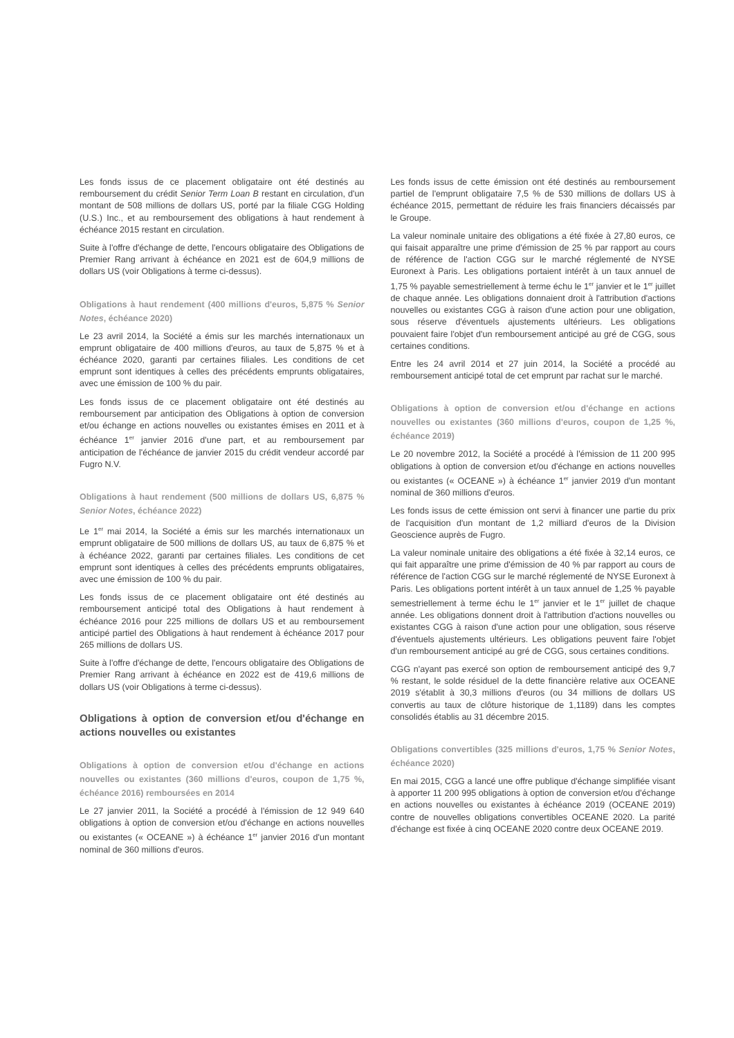Les fonds issus de ce placement obligataire ont été destinés au remboursement du crédit Senior Term Loan B restant en circulation, d'un montant de 508 millions de dollars US, porté par la filiale CGG Holding (U.S.) Inc., et au remboursement des obligations à haut rendement à échéance 2015 restant en circulation.
Suite à l'offre d'échange de dette, l'encours obligataire des Obligations de Premier Rang arrivant à échéance en 2021 est de 604,9 millions de dollars US (voir Obligations à terme ci-dessus).
Obligations à haut rendement (400 millions d'euros, 5,875 % Senior Notes, échéance 2020)
Le 23 avril 2014, la Société a émis sur les marchés internationaux un emprunt obligataire de 400 millions d'euros, au taux de 5,875 % et à échéance 2020, garanti par certaines filiales. Les conditions de cet emprunt sont identiques à celles des précédents emprunts obligataires, avec une émission de 100 % du pair.
Les fonds issus de ce placement obligataire ont été destinés au remboursement par anticipation des Obligations à option de conversion et/ou échange en actions nouvelles ou existantes émises en 2011 et à échéance 1<sup>er</sup> janvier 2016 d'une part, et au remboursement par anticipation de l'échéance de janvier 2015 du crédit vendeur accordé par Fugro N.V.
Obligations à haut rendement (500 millions de dollars US, 6,875 % Senior Notes, échéance 2022)
Le 1<sup>er</sup> mai 2014, la Société a émis sur les marchés internationaux un emprunt obligataire de 500 millions de dollars US, au taux de 6,875 % et à échéance 2022, garanti par certaines filiales. Les conditions de cet emprunt sont identiques à celles des précédents emprunts obligataires, avec une émission de 100 % du pair.
Les fonds issus de ce placement obligataire ont été destinés au remboursement anticipé total des Obligations à haut rendement à échéance 2016 pour 225 millions de dollars US et au remboursement anticipé partiel des Obligations à haut rendement à échéance 2017 pour 265 millions de dollars US.
Suite à l'offre d'échange de dette, l'encours obligataire des Obligations de Premier Rang arrivant à échéance en 2022 est de 419,6 millions de dollars US (voir Obligations à terme ci-dessus).
Obligations à option de conversion et/ou d'échange en actions nouvelles ou existantes
Obligations à option de conversion et/ou d'échange en actions nouvelles ou existantes (360 millions d'euros, coupon de 1,75 %, échéance 2016) remboursées en 2014
Le 27 janvier 2011, la Société a procédé à l'émission de 12 949 640 obligations à option de conversion et/ou d'échange en actions nouvelles ou existantes (« OCEANE ») à échéance 1<sup>er</sup> janvier 2016 d'un montant nominal de 360 millions d'euros.
Les fonds issus de cette émission ont été destinés au remboursement partiel de l'emprunt obligataire 7,5 % de 530 millions de dollars US à échéance 2015, permettant de réduire les frais financiers décaissés par le Groupe.
La valeur nominale unitaire des obligations a été fixée à 27,80 euros, ce qui faisait apparaître une prime d'émission de 25 % par rapport au cours de référence de l'action CGG sur le marché réglementé de NYSE Euronext à Paris. Les obligations portaient intérêt à un taux annuel de 1,75 % payable semestriellement à terme échu le 1<sup>er</sup> janvier et le 1<sup>er</sup> juillet de chaque année. Les obligations donnaient droit à l'attribution d'actions nouvelles ou existantes CGG à raison d'une action pour une obligation, sous réserve d'éventuels ajustements ultérieurs. Les obligations pouvaient faire l'objet d'un remboursement anticipé au gré de CGG, sous certaines conditions.
Entre les 24 avril 2014 et 27 juin 2014, la Société a procédé au remboursement anticipé total de cet emprunt par rachat sur le marché.
Obligations à option de conversion et/ou d'échange en actions nouvelles ou existantes (360 millions d'euros, coupon de 1,25 %, échéance 2019)
Le 20 novembre 2012, la Société a procédé à l'émission de 11 200 995 obligations à option de conversion et/ou d'échange en actions nouvelles ou existantes (« OCEANE ») à échéance 1<sup>er</sup> janvier 2019 d'un montant nominal de 360 millions d'euros.
Les fonds issus de cette émission ont servi à financer une partie du prix de l'acquisition d'un montant de 1,2 milliard d'euros de la Division Geoscience auprès de Fugro.
La valeur nominale unitaire des obligations a été fixée à 32,14 euros, ce qui fait apparaître une prime d'émission de 40 % par rapport au cours de référence de l'action CGG sur le marché réglementé de NYSE Euronext à Paris. Les obligations portent intérêt à un taux annuel de 1,25 % payable semestriellement à terme échu le 1<sup>er</sup> janvier et le 1<sup>er</sup> juillet de chaque année. Les obligations donnent droit à l'attribution d'actions nouvelles ou existantes CGG à raison d'une action pour une obligation, sous réserve d'éventuels ajustements ultérieurs. Les obligations peuvent faire l'objet d'un remboursement anticipé au gré de CGG, sous certaines conditions.
CGG n'ayant pas exercé son option de remboursement anticipé des 9,7 % restant, le solde résiduel de la dette financière relative aux OCEANE 2019 s'établit à 30,3 millions d'euros (ou 34 millions de dollars US convertis au taux de clôture historique de 1,1189) dans les comptes consolidés établis au 31 décembre 2015.
Obligations convertibles (325 millions d'euros, 1,75 % Senior Notes, échéance 2020)
En mai 2015, CGG a lancé une offre publique d'échange simplifiée visant à apporter 11 200 995 obligations à option de conversion et/ou d'échange en actions nouvelles ou existantes à échéance 2019 (OCEANE 2019) contre de nouvelles obligations convertibles OCEANE 2020. La parité d'échange est fixée à cinq OCEANE 2020 contre deux OCEANE 2019.